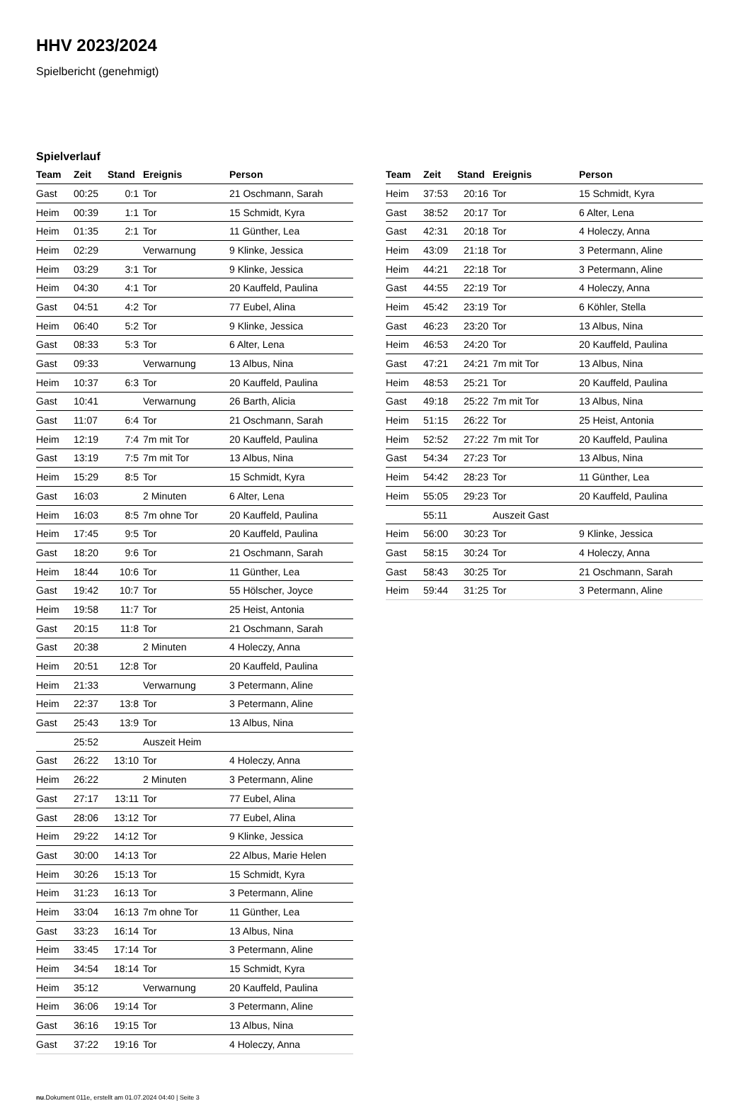HHV 2023/2024
Spielbericht (genehmigt)
Spielverlauf
| Team | Zeit | Stand | Ereignis | Person |
| --- | --- | --- | --- | --- |
| Gast | 00:25 | 0:1 | Tor | 21 Oschmann, Sarah |
| Heim | 00:39 | 1:1 | Tor | 15 Schmidt, Kyra |
| Heim | 01:35 | 2:1 | Tor | 11 Günther, Lea |
| Heim | 02:29 | | Verwarnung | 9 Klinke, Jessica |
| Heim | 03:29 | 3:1 | Tor | 9 Klinke, Jessica |
| Heim | 04:30 | 4:1 | Tor | 20 Kauffeld, Paulina |
| Gast | 04:51 | 4:2 | Tor | 77 Eubel, Alina |
| Heim | 06:40 | 5:2 | Tor | 9 Klinke, Jessica |
| Gast | 08:33 | 5:3 | Tor | 6 Alter, Lena |
| Gast | 09:33 | | Verwarnung | 13 Albus, Nina |
| Heim | 10:37 | 6:3 | Tor | 20 Kauffeld, Paulina |
| Gast | 10:41 | | Verwarnung | 26 Barth, Alicia |
| Gast | 11:07 | 6:4 | Tor | 21 Oschmann, Sarah |
| Heim | 12:19 | 7:4 | 7m mit Tor | 20 Kauffeld, Paulina |
| Gast | 13:19 | 7:5 | 7m mit Tor | 13 Albus, Nina |
| Heim | 15:29 | 8:5 | Tor | 15 Schmidt, Kyra |
| Gast | 16:03 | | 2 Minuten | 6 Alter, Lena |
| Heim | 16:03 | 8:5 | 7m ohne Tor | 20 Kauffeld, Paulina |
| Heim | 17:45 | 9:5 | Tor | 20 Kauffeld, Paulina |
| Gast | 18:20 | 9:6 | Tor | 21 Oschmann, Sarah |
| Heim | 18:44 | 10:6 | Tor | 11 Günther, Lea |
| Gast | 19:42 | 10:7 | Tor | 55 Hölscher, Joyce |
| Heim | 19:58 | 11:7 | Tor | 25 Heist, Antonia |
| Gast | 20:15 | 11:8 | Tor | 21 Oschmann, Sarah |
| Gast | 20:38 | | 2 Minuten | 4 Holeczy, Anna |
| Heim | 20:51 | 12:8 | Tor | 20 Kauffeld, Paulina |
| Heim | 21:33 | | Verwarnung | 3 Petermann, Aline |
| Heim | 22:37 | 13:8 | Tor | 3 Petermann, Aline |
| Gast | 25:43 | 13:9 | Tor | 13 Albus, Nina |
| | 25:52 | | Auszeit Heim | |
| Gast | 26:22 | 13:10 | Tor | 4 Holeczy, Anna |
| Heim | 26:22 | | 2 Minuten | 3 Petermann, Aline |
| Gast | 27:17 | 13:11 | Tor | 77 Eubel, Alina |
| Gast | 28:06 | 13:12 | Tor | 77 Eubel, Alina |
| Heim | 29:22 | 14:12 | Tor | 9 Klinke, Jessica |
| Gast | 30:00 | 14:13 | Tor | 22 Albus, Marie Helen |
| Heim | 30:26 | 15:13 | Tor | 15 Schmidt, Kyra |
| Heim | 31:23 | 16:13 | Tor | 3 Petermann, Aline |
| Heim | 33:04 | 16:13 | 7m ohne Tor | 11 Günther, Lea |
| Gast | 33:23 | 16:14 | Tor | 13 Albus, Nina |
| Heim | 33:45 | 17:14 | Tor | 3 Petermann, Aline |
| Heim | 34:54 | 18:14 | Tor | 15 Schmidt, Kyra |
| Heim | 35:12 | | Verwarnung | 20 Kauffeld, Paulina |
| Heim | 36:06 | 19:14 | Tor | 3 Petermann, Aline |
| Gast | 36:16 | 19:15 | Tor | 13 Albus, Nina |
| Gast | 37:22 | 19:16 | Tor | 4 Holeczy, Anna |
| Team | Zeit | Stand | Ereignis | Person |
| --- | --- | --- | --- | --- |
| Heim | 37:53 | 20:16 | Tor | 15 Schmidt, Kyra |
| Gast | 38:52 | 20:17 | Tor | 6 Alter, Lena |
| Gast | 42:31 | 20:18 | Tor | 4 Holeczy, Anna |
| Heim | 43:09 | 21:18 | Tor | 3 Petermann, Aline |
| Heim | 44:21 | 22:18 | Tor | 3 Petermann, Aline |
| Gast | 44:55 | 22:19 | Tor | 4 Holeczy, Anna |
| Heim | 45:42 | 23:19 | Tor | 6 Köhler, Stella |
| Gast | 46:23 | 23:20 | Tor | 13 Albus, Nina |
| Heim | 46:53 | 24:20 | Tor | 20 Kauffeld, Paulina |
| Gast | 47:21 | 24:21 | 7m mit Tor | 13 Albus, Nina |
| Heim | 48:53 | 25:21 | Tor | 20 Kauffeld, Paulina |
| Gast | 49:18 | 25:22 | 7m mit Tor | 13 Albus, Nina |
| Heim | 51:15 | 26:22 | Tor | 25 Heist, Antonia |
| Heim | 52:52 | 27:22 | 7m mit Tor | 20 Kauffeld, Paulina |
| Gast | 54:34 | 27:23 | Tor | 13 Albus, Nina |
| Heim | 54:42 | 28:23 | Tor | 11 Günther, Lea |
| Heim | 55:05 | 29:23 | Tor | 20 Kauffeld, Paulina |
| | 55:11 | | Auszeit Gast | |
| Heim | 56:00 | 30:23 | Tor | 9 Klinke, Jessica |
| Gast | 58:15 | 30:24 | Tor | 4 Holeczy, Anna |
| Gast | 58:43 | 30:25 | Tor | 21 Oschmann, Sarah |
| Heim | 59:44 | 31:25 | Tor | 3 Petermann, Aline |
nu.Dokument 011e, erstellt am 01.07.2024 04:40 | Seite 3